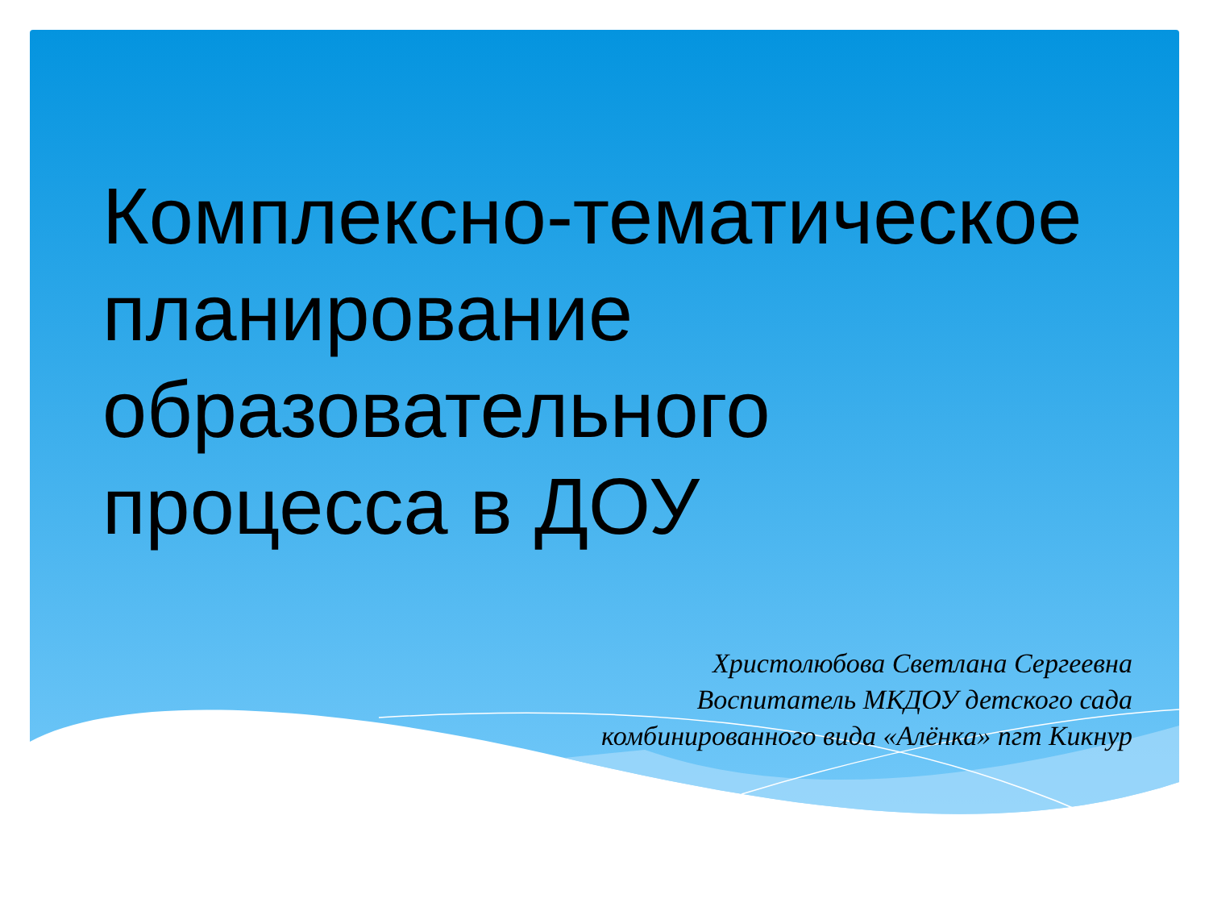Комплексно-тематическое
планирование
образовательного
процесса в ДОУ
Христолюбова Светлана Сергеевна
Воспитатель МКДОУ детского сада
комбинированного вида «Алёнка» пгт Кикнур